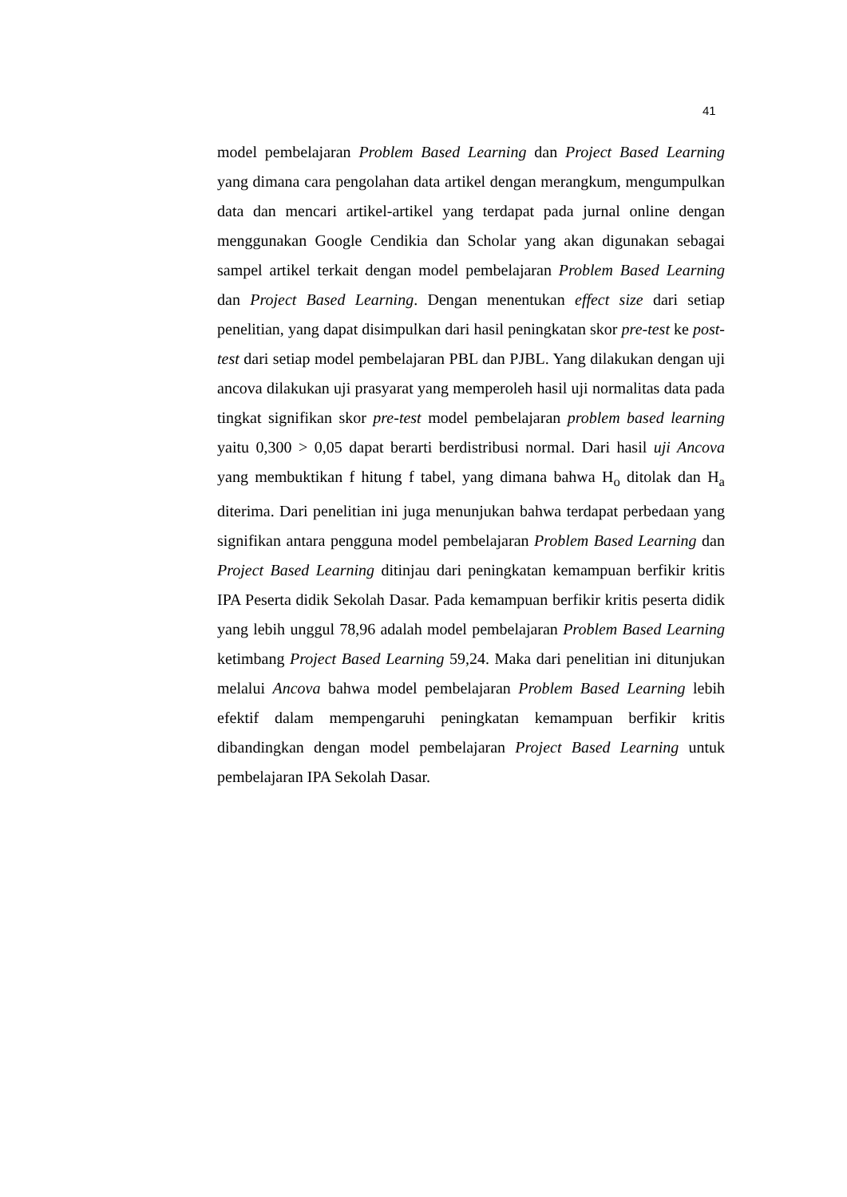41
model pembelajaran Problem Based Learning dan Project Based Learning yang dimana cara pengolahan data artikel dengan merangkum, mengumpulkan data dan mencari artikel-artikel yang terdapat pada jurnal online dengan menggunakan Google Cendikia dan Scholar yang akan digunakan sebagai sampel artikel terkait dengan model pembelajaran Problem Based Learning dan Project Based Learning. Dengan menentukan effect size dari setiap penelitian, yang dapat disimpulkan dari hasil peningkatan skor pre-test ke post-test dari setiap model pembelajaran PBL dan PJBL. Yang dilakukan dengan uji ancova dilakukan uji prasyarat yang memperoleh hasil uji normalitas data pada tingkat signifikan skor pre-test model pembelajaran problem based learning yaitu 0,300 > 0,05 dapat berarti berdistribusi normal. Dari hasil uji Ancova yang membuktikan f hitung f tabel, yang dimana bahwa H<sub>o</sub> ditolak dan H<sub>a</sub> diterima. Dari penelitian ini juga menunjukan bahwa terdapat perbedaan yang signifikan antara pengguna model pembelajaran Problem Based Learning dan Project Based Learning ditinjau dari peningkatan kemampuan berfikir kritis IPA Peserta didik Sekolah Dasar. Pada kemampuan berfikir kritis peserta didik yang lebih unggul 78,96 adalah model pembelajaran Problem Based Learning ketimbang Project Based Learning 59,24. Maka dari penelitian ini ditunjukan melalui Ancova bahwa model pembelajaran Problem Based Learning lebih efektif dalam mempengaruhi peningkatan kemampuan berfikir kritis dibandingkan dengan model pembelajaran Project Based Learning untuk pembelajaran IPA Sekolah Dasar.